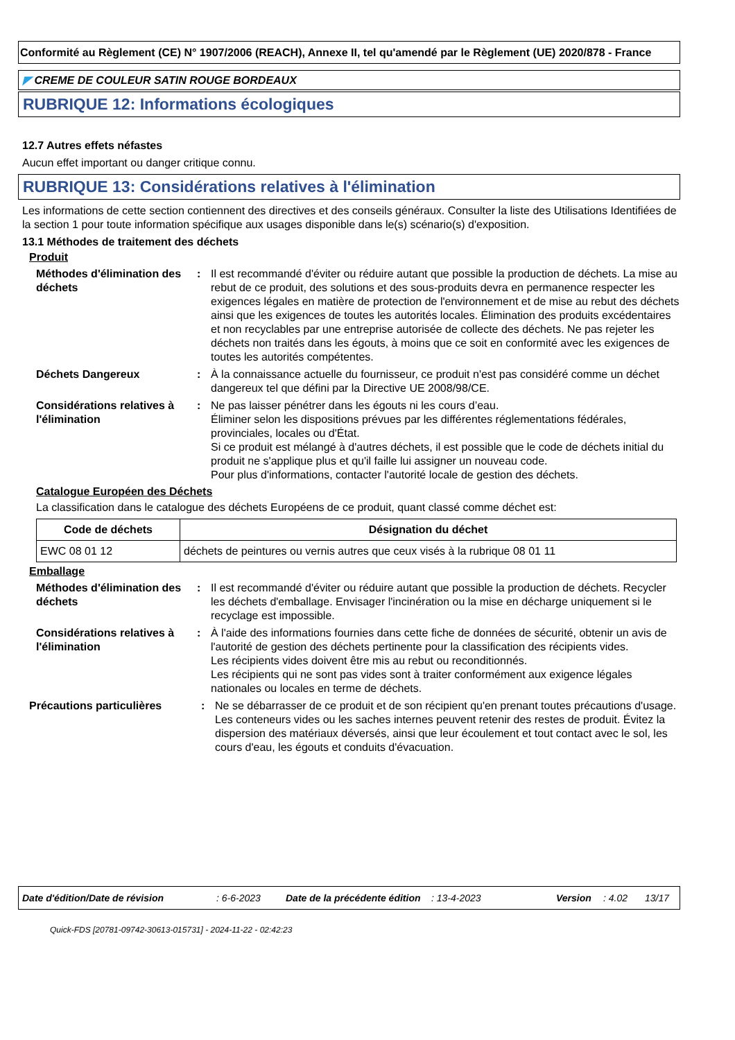Conformité au Règlement (CE) N° 1907/2006 (REACH), Annexe II, tel qu'amendé par le Règlement (UE) 2020/878 - France
◤ CREME DE COULEUR SATIN ROUGE BORDEAUX
RUBRIQUE 12: Informations écologiques
12.7 Autres effets néfastes
Aucun effet important ou danger critique connu.
RUBRIQUE 13: Considérations relatives à l'élimination
Les informations de cette section contiennent des directives et des conseils généraux. Consulter la liste des Utilisations Identifiées de la section 1 pour toute information spécifique aux usages disponible dans le(s) scénario(s) d'exposition.
13.1 Méthodes de traitement des déchets
Produit
Méthodes d'élimination des déchets
: Il est recommandé d'éviter ou réduire autant que possible la production de déchets. La mise au rebut de ce produit, des solutions et des sous-produits devra en permanence respecter les exigences légales en matière de protection de l'environnement et de mise au rebut des déchets ainsi que les exigences de toutes les autorités locales. Élimination des produits excédentaires et non recyclables par une entreprise autorisée de collecte des déchets. Ne pas rejeter les déchets non traités dans les égouts, à moins que ce soit en conformité avec les exigences de toutes les autorités compétentes.
Déchets Dangereux : À la connaissance actuelle du fournisseur, ce produit n'est pas considéré comme un déchet dangereux tel que défini par la Directive UE 2008/98/CE.
Considérations relatives à l'élimination
: Ne pas laisser pénétrer dans les égouts ni les cours d’eau.
Éliminer selon les dispositions prévues par les différentes réglementations fédérales, provinciales, locales ou d'État.
Si ce produit est mélangé à d'autres déchets, il est possible que le code de déchets initial du produit ne s'applique plus et qu'il faille lui assigner un nouveau code.
Pour plus d'informations, contacter l'autorité locale de gestion des déchets.
Catalogue Européen des Déchets
La classification dans le catalogue des déchets Européens de ce produit, quant classé comme déchet est:
| Code de déchets | Désignation du déchet |
| --- | --- |
| EWC 08 01 12 | déchets de peintures ou vernis autres que ceux visés à la rubrique 08 01 11 |
Emballage
Méthodes d'élimination des déchets
: Il est recommandé d'éviter ou réduire autant que possible la production de déchets. Recycler les déchets d'emballage. Envisager l'incinération ou la mise en décharge uniquement si le recyclage est impossible.
Considérations relatives à l'élimination
: À l'aide des informations fournies dans cette fiche de données de sécurité, obtenir un avis de l'autorité de gestion des déchets pertinente pour la classification des récipients vides.
Les récipients vides doivent être mis au rebut ou reconditionnés.
Les récipients qui ne sont pas vides sont à traiter conformément aux exigence légales nationales ou locales en terme de déchets.
Précautions particulières : Ne se débarrasser de ce produit et de son récipient qu'en prenant toutes précautions d'usage. Les conteneurs vides ou les saches internes peuvent retenir des restes de produit. Évitez la dispersion des matériaux déversés, ainsi que leur écoulement et tout contact avec le sol, les cours d'eau, les égouts et conduits d'évacuation.
Date d'édition/Date de révision: 6-6-2023 Date de la précédente édition: 13-4-2023 Version: 4.02 13/17
Quick-FDS [20781-09742-30613-015731] - 2024-11-22 - 02:42:23